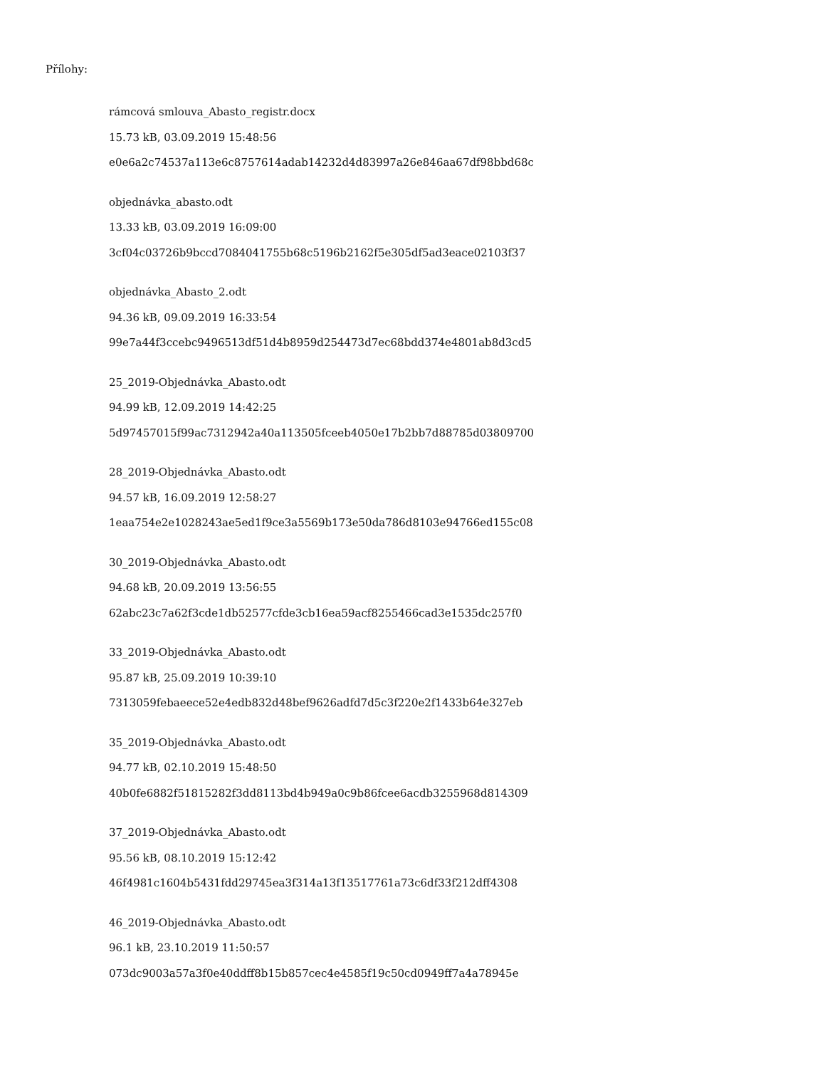Přílohy:
rámcová smlouva_Abasto_registr.docx
15.73 kB, 03.09.2019 15:48:56
e0e6a2c74537a113e6c8757614adab14232d4d83997a26e846aa67df98bbd68c
objednávka_abasto.odt
13.33 kB, 03.09.2019 16:09:00
3cf04c03726b9bccd7084041755b68c5196b2162f5e305df5ad3eace02103f37
objednávka_Abasto_2.odt
94.36 kB, 09.09.2019 16:33:54
99e7a44f3ccebc9496513df51d4b8959d254473d7ec68bdd374e4801ab8d3cd5
25_2019-Objednávka_Abasto.odt
94.99 kB, 12.09.2019 14:42:25
5d97457015f99ac7312942a40a113505fceeb4050e17b2bb7d88785d03809700
28_2019-Objednávka_Abasto.odt
94.57 kB, 16.09.2019 12:58:27
1eaa754e2e1028243ae5ed1f9ce3a5569b173e50da786d8103e94766ed155c08
30_2019-Objednávka_Abasto.odt
94.68 kB, 20.09.2019 13:56:55
62abc23c7a62f3cde1db52577cfde3cb16ea59acf8255466cad3e1535dc257f0
33_2019-Objednávka_Abasto.odt
95.87 kB, 25.09.2019 10:39:10
7313059febaeece52e4edb832d48bef9626adfd7d5c3f220e2f1433b64e327eb
35_2019-Objednávka_Abasto.odt
94.77 kB, 02.10.2019 15:48:50
40b0fe6882f51815282f3dd8113bd4b949a0c9b86fcee6acdb3255968d814309
37_2019-Objednávka_Abasto.odt
95.56 kB, 08.10.2019 15:12:42
46f4981c1604b5431fdd29745ea3f314a13f13517761a73c6df33f212dff4308
46_2019-Objednávka_Abasto.odt
96.1 kB, 23.10.2019 11:50:57
073dc9003a57a3f0e40ddff8b15b857cec4e4585f19c50cd0949ff7a4a78945e